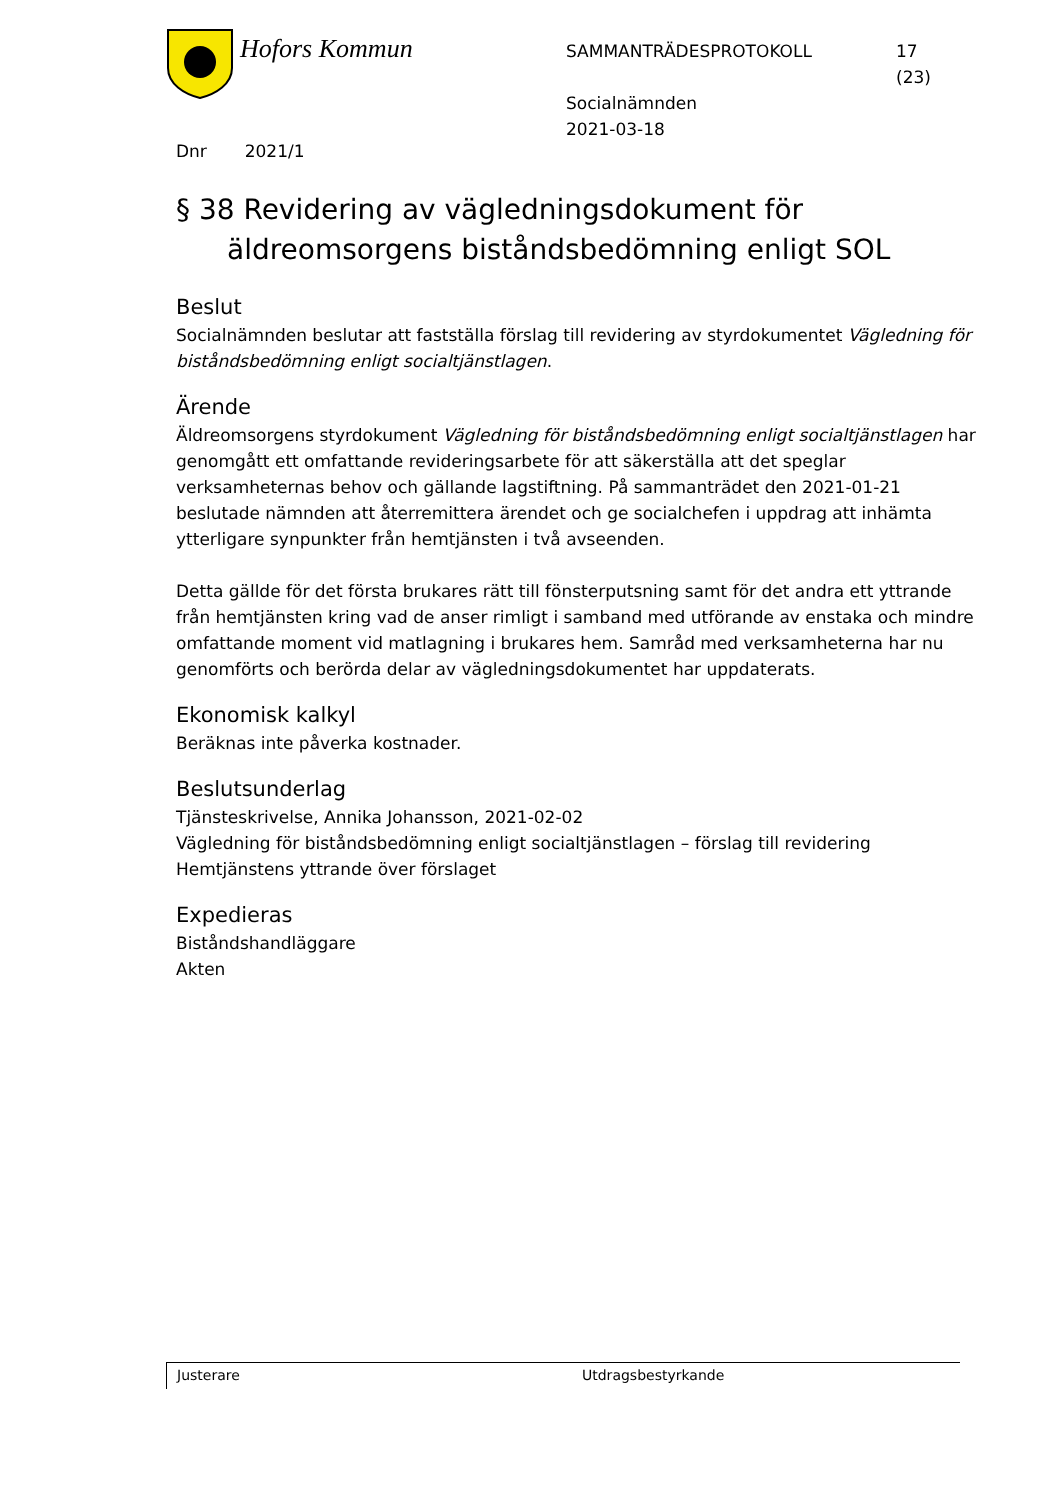Hofors Kommun
SAMMANTRÄDESPROTOKOLL
Socialnämnden
2021-03-18
17
(23)
Dnr 2021/1
§ 38 Revidering av vägledningsdokument för äldreomsorgens biståndsbedömning enligt SOL
Beslut
Socialnämnden beslutar att fastställa förslag till revidering av styrdokumentet Vägledning för biståndsbedömning enligt socialtjänstlagen.
Ärende
Äldreomsorgens styrdokument Vägledning för biståndsbedömning enligt socialtjänstlagen har genomgått ett omfattande revideringsarbete för att säkerställa att det speglar verksamheternas behov och gällande lagstiftning. På sammanträdet den 2021-01-21 beslutade nämnden att återremittera ärendet och ge socialchefen i uppdrag att inhämta ytterligare synpunkter från hemtjänsten i två avseenden.
Detta gällde för det första brukares rätt till fönsterputsning samt för det andra ett yttrande från hemtjänsten kring vad de anser rimligt i samband med utförande av enstaka och mindre omfattande moment vid matlagning i brukares hem. Samråd med verksamheterna har nu genomförts och berörda delar av vägledningsdokumentet har uppdaterats.
Ekonomisk kalkyl
Beräknas inte påverka kostnader.
Beslutsunderlag
Tjänsteskrivelse, Annika Johansson, 2021-02-02
Vägledning för biståndsbedömning enligt socialtjänstlagen – förslag till revidering
Hemtjänstens yttrande över förslaget
Expedieras
Biståndshandläggare
Akten
Justerare
Utdragsbestyrkande